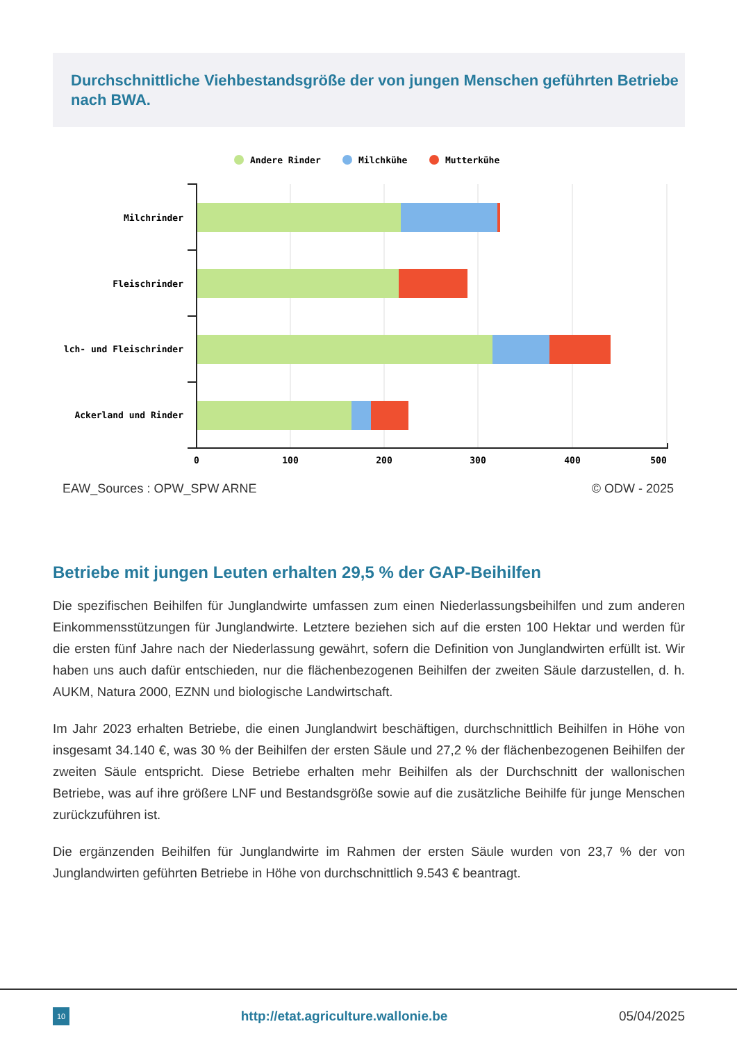Durchschnittliche Viehbestandsgröße der von jungen Menschen geführten Betriebe nach BWA.
Andere Rinder
Milchkühe
Mutterkühe
Milchrinder
Fleischrinder
lch- und Fleischrinder
Ackerland und Rinder
0
100
200
300
400
500
EAW_Sources : OPW_SPW ARNE © ODW - 2025
Betriebe mit jungen Leuten erhalten 29,5 % der GAP-Beihilfen
Die spezifischen Beihilfen für Junglandwirte umfassen zum einen Niederlassungsbeihilfen und zum anderen Einkommensstützungen für Junglandwirte. Letztere beziehen sich auf die ersten 100 Hektar und werden für die ersten fünf Jahre nach der Niederlassung gewährt, sofern die Definition von Junglandwirten erfüllt ist. Wir haben uns auch dafür entschieden, nur die flächenbezogenen Beihilfen der zweiten Säule darzustellen, d. h. AUKM, Natura 2000, EZNN und biologische Landwirtschaft.
Im Jahr 2023 erhalten Betriebe, die einen Junglandwirt beschäftigen, durchschnittlich Beihilfen in Höhe von insgesamt 34.140 €, was 30 % der Beihilfen der ersten Säule und 27,2 % der flächenbezogenen Beihilfen der zweiten Säule entspricht. Diese Betriebe erhalten mehr Beihilfen als der Durchschnitt der wallonischen Betriebe, was auf ihre größere LNF und Bestandsgröße sowie auf die zusätzliche Beihilfe für junge Menschen zurückzuführen ist.
Die ergänzenden Beihilfen für Junglandwirte im Rahmen der ersten Säule wurden von 23,7 % der von Junglandwirten geführten Betriebe in Höhe von durchschnittlich 9.543 € beantragt.
10 http://etat.agriculture.wallonie.be 05/04/2025